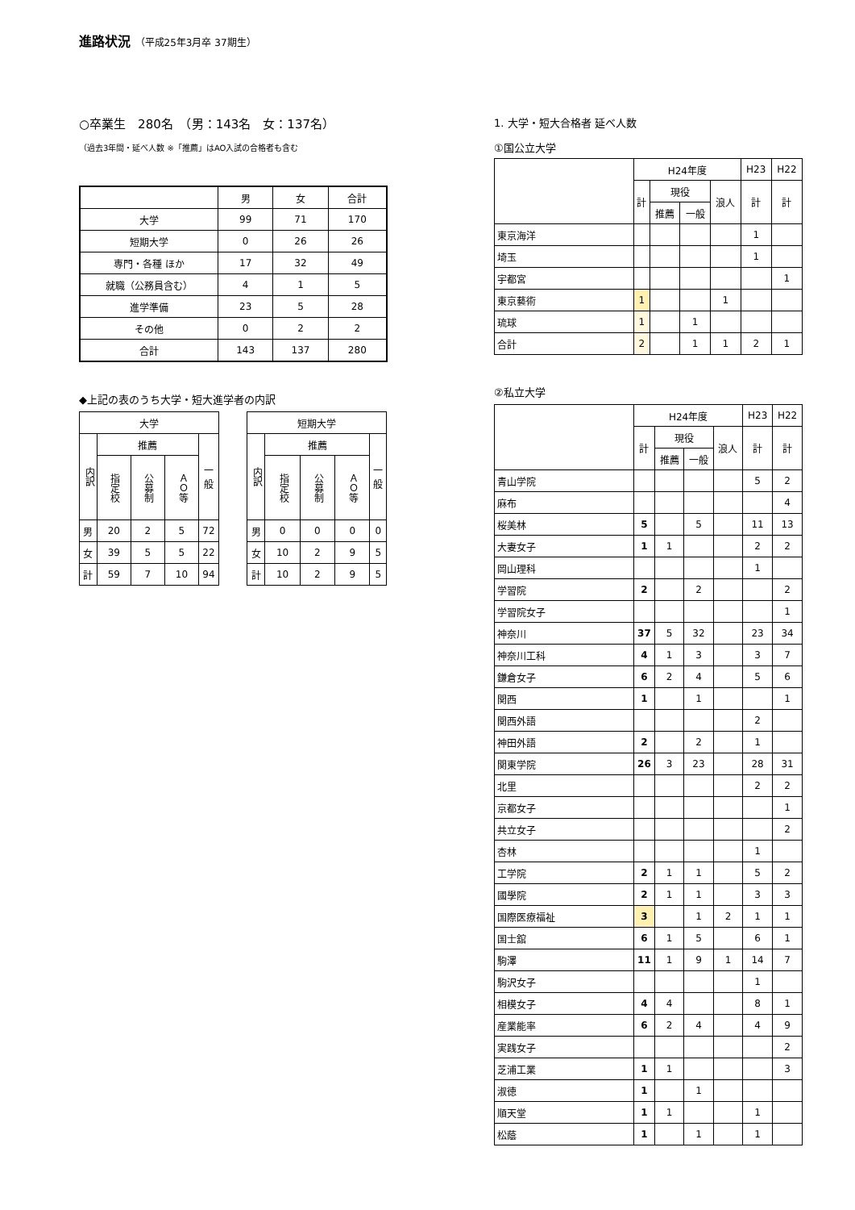進路状況 （平成25年3月卒 37期生）
○卒業生　280名　（男：143名　女：137名）
（過去3年間・延べ人数 ※「推薦」はAO入試の合格者も含む
| | 男 | 女 | 合計 |
| --- | --- | --- | --- |
| 大学 | 99 | 71 | 170 |
| 短期大学 | 0 | 26 | 26 |
| 専門・各種 ほか | 17 | 32 | 49 |
| 就職（公務員含む） | 4 | 1 | 5 |
| 進学準備 | 23 | 5 | 28 |
| その他 | 0 | 2 | 2 |
| 合計 | 143 | 137 | 280 |
◆上記の表のうち大学・短大進学者の内訳
| 大学 | | | | |
| --- | --- | --- | --- | --- |
| 内訳 | 推薦 | | | 一 般 |
| | 指定校 | 公募制 | ＡＯ等 | |
| 男 | 20 | 2 | 5 | 72 |
| 女 | 39 | 5 | 5 | 22 |
| 計 | 59 | 7 | 10 | 94 |
| 短期大学 | | | | |
| --- | --- | --- | --- | --- |
| 内訳 | 推薦 | | | 一 般 |
| | 指定校 | 公募制 | ＡＯ等 | |
| 男 | 0 | 0 | 0 | 0 |
| 女 | 10 | 2 | 9 | 5 |
| 計 | 10 | 2 | 9 | 5 |
1. 大学・短大合格者 延べ人数
①国公立大学
| | H24年度 | | | | H23 | H22 |
| --- | --- | --- | --- | --- | --- | --- |
| | 計 | 現役 | | 浪人 | 計 | 計 |
| | | 推薦 | 一般 | | | |
| 東京海洋 | | | | | 1 | |
| 埼玉 | | | | | 1 | |
| 宇都宮 | | | | | | 1 |
| 東京藝術 | 1 | | | 1 | | |
| 琉球 | 1 | | 1 | | | |
| 合計 | 2 | | 1 | 1 | 2 | 1 |
②私立大学
| | H24年度 | | | | H23 | H22 |
| --- | --- | --- | --- | --- | --- | --- |
| | 計 | 現役 | | 浪人 | 計 | 計 |
| | | 推薦 | 一般 | | | |
| 青山学院 | | | | | 5 | 2 |
| 麻布 | | | | | | 4 |
| 桜美林 | 5 | | 5 | | 11 | 13 |
| 大妻女子 | 1 | 1 | | | 2 | 2 |
| 岡山理科 | | | | | 1 | |
| 学習院 | 2 | | 2 | | | 2 |
| 学習院女子 | | | | | | 1 |
| 神奈川 | 37 | 5 | 32 | | 23 | 34 |
| 神奈川工科 | 4 | 1 | 3 | | 3 | 7 |
| 鎌倉女子 | 6 | 2 | 4 | | 5 | 6 |
| 関西 | 1 | | 1 | | | 1 |
| 関西外語 | | | | | 2 | |
| 神田外語 | 2 | | 2 | | 1 | |
| 関東学院 | 26 | 3 | 23 | | 28 | 31 |
| 北里 | | | | | 2 | 2 |
| 京都女子 | | | | | | 1 |
| 共立女子 | | | | | | 2 |
| 杏林 | | | | | 1 | |
| 工学院 | 2 | 1 | 1 | | 5 | 2 |
| 國學院 | 2 | 1 | 1 | | 3 | 3 |
| 国際医療福祉 | 3 | | 1 | 2 | 1 | 1 |
| 国士舘 | 6 | 1 | 5 | | 6 | 1 |
| 駒澤 | 11 | 1 | 9 | 1 | 14 | 7 |
| 駒沢女子 | | | | | 1 | |
| 相模女子 | 4 | 4 | | | 8 | 1 |
| 産業能率 | 6 | 2 | 4 | | 4 | 9 |
| 実践女子 | | | | | | 2 |
| 芝浦工業 | 1 | 1 | | | | 3 |
| 淑徳 | 1 | | 1 | | | |
| 順天堂 | 1 | 1 | | | 1 | |
| 松蔭 | 1 | | 1 | | 1 | |